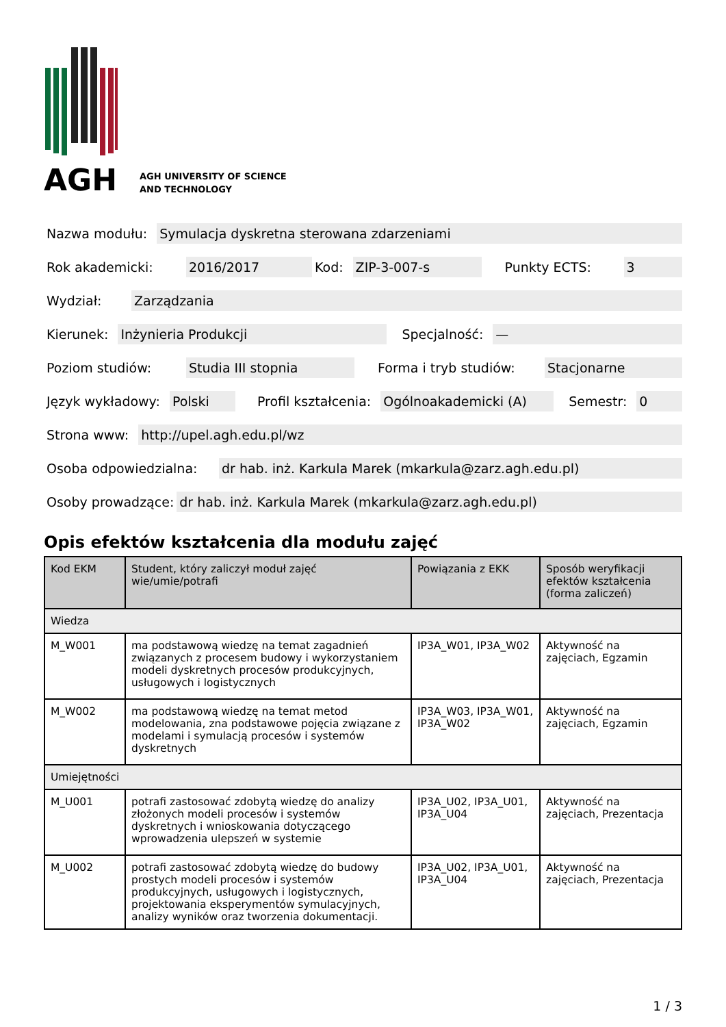AGH
AGH UNIVERSITY OF SCIENCE
AND TECHNOLOGY
Nazwa modułu: Symulacja dyskretna sterowana zdarzeniami
Rok akademicki: 2016/2017 Kod: ZIP-3-007-s Punkty ECTS: 3
Wydział: Zarządzania
Kierunek: Inżynieria Produkcji Specjalność: —
Poziom studiów: Studia III stopnia Forma i tryb studiów: Stacjonarne
Język wykładowy: Polski Profil kształcenia: Ogólnoakademicki (A) Semestr: 0
Strona www: http://upel.agh.edu.pl/wz
Osoba odpowiedzialna: dr hab. inż. Karkula Marek (mkarkula@zarz.agh.edu.pl)
Osoby prowadzące: dr hab. inż. Karkula Marek (mkarkula@zarz.agh.edu.pl)
Opis efektów kształcenia dla modułu zajęć
| Kod EKM | Student, który zaliczył moduł zajęć wie/umie/potrafi | Powiązania z EKK | Sposób weryfikacji efektów kształcenia (forma zaliczeń) |
| --- | --- | --- | --- |
| Wiedza | | | |
| M_W001 | ma podstawową wiedzę na temat zagadnień związanych z procesem budowy i wykorzystaniem modeli dyskretnych procesów produkcyjnych, usługowych i logistycznych | IP3A_W01, IP3A_W02 | Aktywność na zajęciach, Egzamin |
| M_W002 | ma podstawową wiedzę na temat metod modelowania, zna podstawowe pojęcia związane z modelami i symulacją procesów i systemów dyskretnych | IP3A_W03, IP3A_W01, IP3A_W02 | Aktywność na zajęciach, Egzamin |
| Umiejętności | | | |
| M_U001 | potrafi zastosować zdobytą wiedzę do analizy złożonych modeli procesów i systemów dyskretnych i wnioskowania dotyczącego wprowadzenia ulepszeń w systemie | IP3A_U02, IP3A_U01, IP3A_U04 | Aktywność na zajęciach, Prezentacja |
| M_U002 | potrafi zastosować zdobytą wiedzę do budowy prostych modeli procesów i systemów produkcyjnych, usługowych i logistycznych, projektowania eksperymentów symulacyjnych, analizy wyników oraz tworzenia dokumentacji. | IP3A_U02, IP3A_U01, IP3A_U04 | Aktywność na zajęciach, Prezentacja |
1 / 3